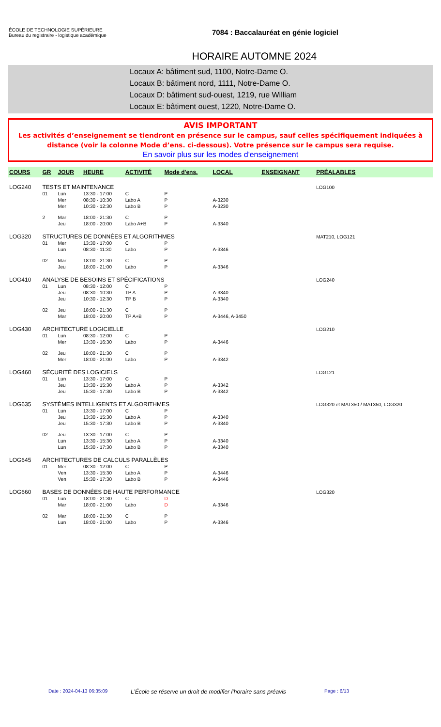ÉCOLE DE TECHNOLOGIE SUPÉRIEURE
Bureau du registraire - logistique académique
7084 : Baccalauréat en génie logiciel
HORAIRE AUTOMNE 2024
Locaux A: bâtiment sud, 1100, Notre-Dame O.
Locaux B: bâtiment nord, 1111, Notre-Dame O.
Locaux D: bâtiment sud-ouest, 1219, rue William
Locaux E: bâtiment ouest, 1220, Notre-Dame O.
AVIS IMPORTANT
Les activités d’enseignement se tiendront en présence sur le campus, sauf celles spécifiquement indiquées à distance (voir la colonne Mode d’ens. ci-dessous). Votre présence sur le campus sera requise.
En savoir plus sur les modes d'enseignement
| COURS | GR | JOUR | HEURE | ACTIVITÉ | Mode d'ens. | LOCAL | ENSEIGNANT | PRÉALABLES |
| --- | --- | --- | --- | --- | --- | --- | --- | --- |
| LOG240 | TESTS ET MAINTENANCE | | | | | | | LOG100 |
| | 01 | Lun Mer Mer | 13:30 - 17:00 08:30 - 10:30 10:30 - 12:30 | C Labo A Labo B | P P P | A-3230 A-3230 | | |
| | 2 | Mar Jeu | 18:00 - 21:30 18:00 - 20:00 | C Labo A+B | P P | A-3340 | | |
| LOG320 | STRUCTURES DE DONNÉES ET ALGORITHMES | | | | | | | MAT210, LOG121 |
| | 01 | Mer Lun | 13:30 - 17:00 08:30 - 11:30 | C Labo | P P | A-3346 | | |
| | 02 | Mar Jeu | 18:00 - 21:30 18:00 - 21:00 | C Labo | P P | A-3346 | | |
| LOG410 | ANALYSE DE BESOINS ET SPÉCIFICATIONS | | | | | | | LOG240 |
| | 01 | Lun Jeu Jeu | 08:30 - 12:00 08:30 - 10:30 10:30 - 12:30 | C TP A TP B | P P P | A-3340 A-3340 | | |
| | 02 | Jeu Mar | 18:00 - 21:30 18:00 - 20:00 | C TP A+B | P P | A-3446, A-3450 | | |
| LOG430 | ARCHITECTURE LOGICIELLE | | | | | | | LOG210 |
| | 01 | Lun Mer | 08:30 - 12:00 13:30 - 16:30 | C Labo | P P | A-3446 | | |
| | 02 | Jeu Mer | 18:00 - 21:30 18:00 - 21:00 | C Labo | P P | A-3342 | | |
| LOG460 | SÉCURITÉ DES LOGICIELS | | | | | | | LOG121 |
| | 01 | Lun Jeu Jeu | 13:30 - 17:00 13:30 - 15:30 15:30 - 17:30 | C Labo A Labo B | P P P | A-3342 A-3342 | | |
| LOG635 | SYSTÈMES INTELLIGENTS ET ALGORITHMES | | | | | | | LOG320 et MAT350 / MAT350, LOG320 |
| | 01 | Lun Jeu Jeu | 13:30 - 17:00 13:30 - 15:30 15:30 - 17:30 | C Labo A Labo B | P P P | A-3340 A-3340 | | |
| | 02 | Jeu Lun Lun | 13:30 - 17:00 13:30 - 15:30 15:30 - 17:30 | C Labo A Labo B | P P P | A-3340 A-3340 | | |
| LOG645 | ARCHITECTURES DE CALCULS PARALLÈLES | | | | | | | |
| | 01 | Mer Ven Ven | 08:30 - 12:00 13:30 - 15:30 15:30 - 17:30 | C Labo A Labo B | P P P | A-3446 A-3446 | | |
| LOG660 | BASES DE DONNÉES DE HAUTE PERFORMANCE | | | | | | | LOG320 |
| | 01 | Lun Mar | 18:00 - 21:30 18:00 - 21:00 | C Labo | D D | A-3346 | | |
| | 02 | Mar Lun | 18:00 - 21:30 18:00 - 21:00 | C Labo | P P | A-3346 | | |
Date : 2024-04-13 06:35:09 L’École se réserve un droit de modifier l’horaire sans préavis Page : 6/13